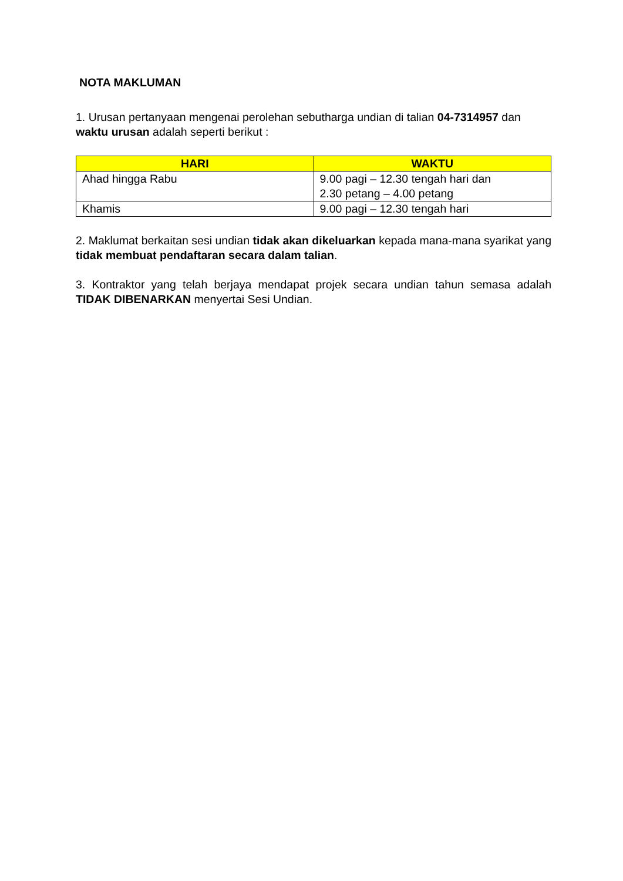NOTA MAKLUMAN
1. Urusan pertanyaan mengenai perolehan sebutharga undian di talian 04-7314957 dan waktu urusan adalah seperti berikut :
| HARI | WAKTU |
| --- | --- |
| Ahad hingga Rabu | 9.00 pagi – 12.30 tengah hari dan 2.30 petang – 4.00 petang |
| Khamis | 9.00 pagi – 12.30 tengah hari |
2. Maklumat berkaitan sesi undian tidak akan dikeluarkan kepada mana-mana syarikat yang tidak membuat pendaftaran secara dalam talian.
3. Kontraktor yang telah berjaya mendapat projek secara undian tahun semasa adalah TIDAK DIBENARKAN menyertai Sesi Undian.